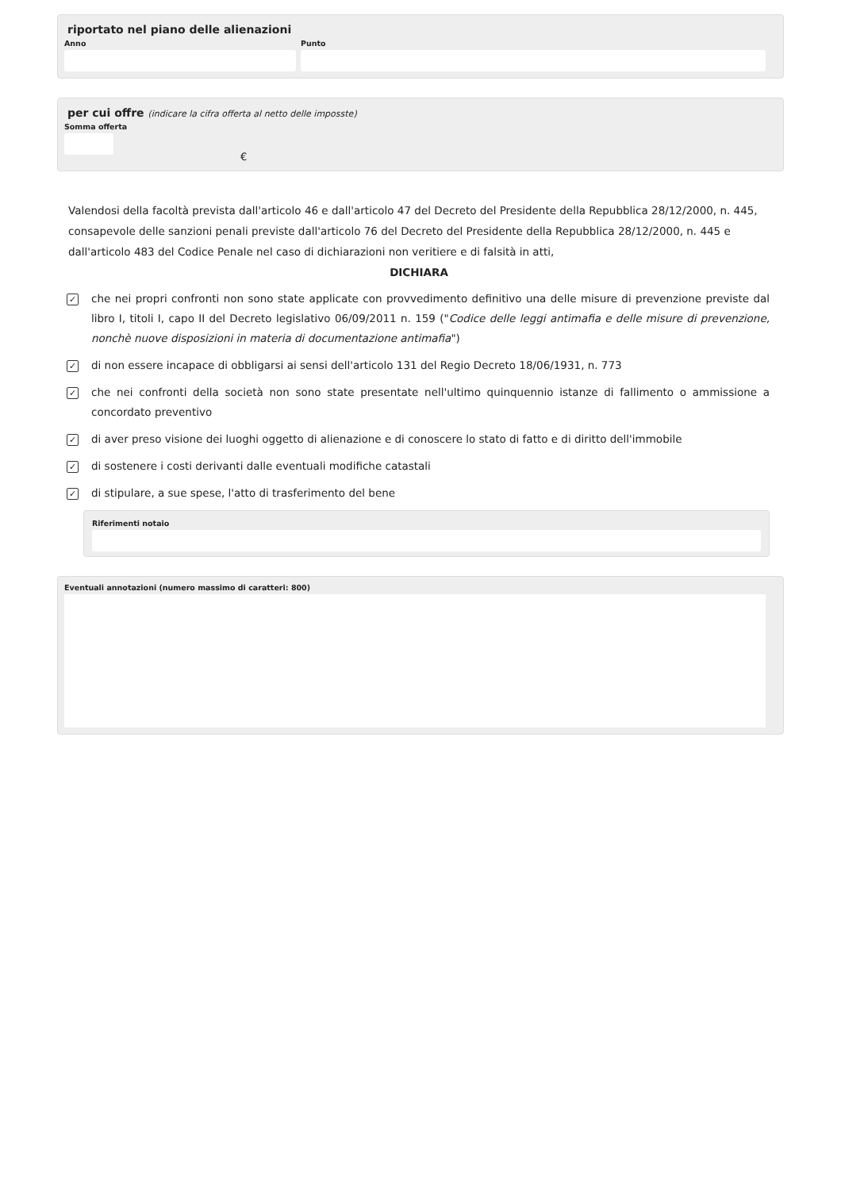riportato nel piano delle alienazioni
Anno Punto
per cui offre (indicare la cifra offerta al netto delle imposste)
Somma offerta
€
Valendosi della facoltà prevista dall'articolo 46 e dall'articolo 47 del Decreto del Presidente della Repubblica 28/12/2000, n. 445, consapevole delle sanzioni penali previste dall'articolo 76 del Decreto del Presidente della Repubblica 28/12/2000, n. 445 e dall'articolo 483 del Codice Penale nel caso di dichiarazioni non veritiere e di falsità in atti,
DICHIARA
✓ che nei propri confronti non sono state applicate con provvedimento definitivo una delle misure di prevenzione previste dal libro I, titoli I, capo II del Decreto legislativo 06/09/2011 n. 159 ("Codice delle leggi antimafia e delle misure di prevenzione, nonchè nuove disposizioni in materia di documentazione antimafia")
✓ di non essere incapace di obbligarsi ai sensi dell'articolo 131 del Regio Decreto 18/06/1931, n. 773
✓ che nei confronti della società non sono state presentate nell'ultimo quinquennio istanze di fallimento o ammissione a concordato preventivo
✓ di aver preso visione dei luoghi oggetto di alienazione e di conoscere lo stato di fatto e di diritto dell'immobile
✓ di sostenere i costi derivanti dalle eventuali modifiche catastali
✓ di stipulare, a sue spese, l'atto di trasferimento del bene
Riferimenti notaio
Eventuali annotazioni (numero massimo di caratteri: 800)